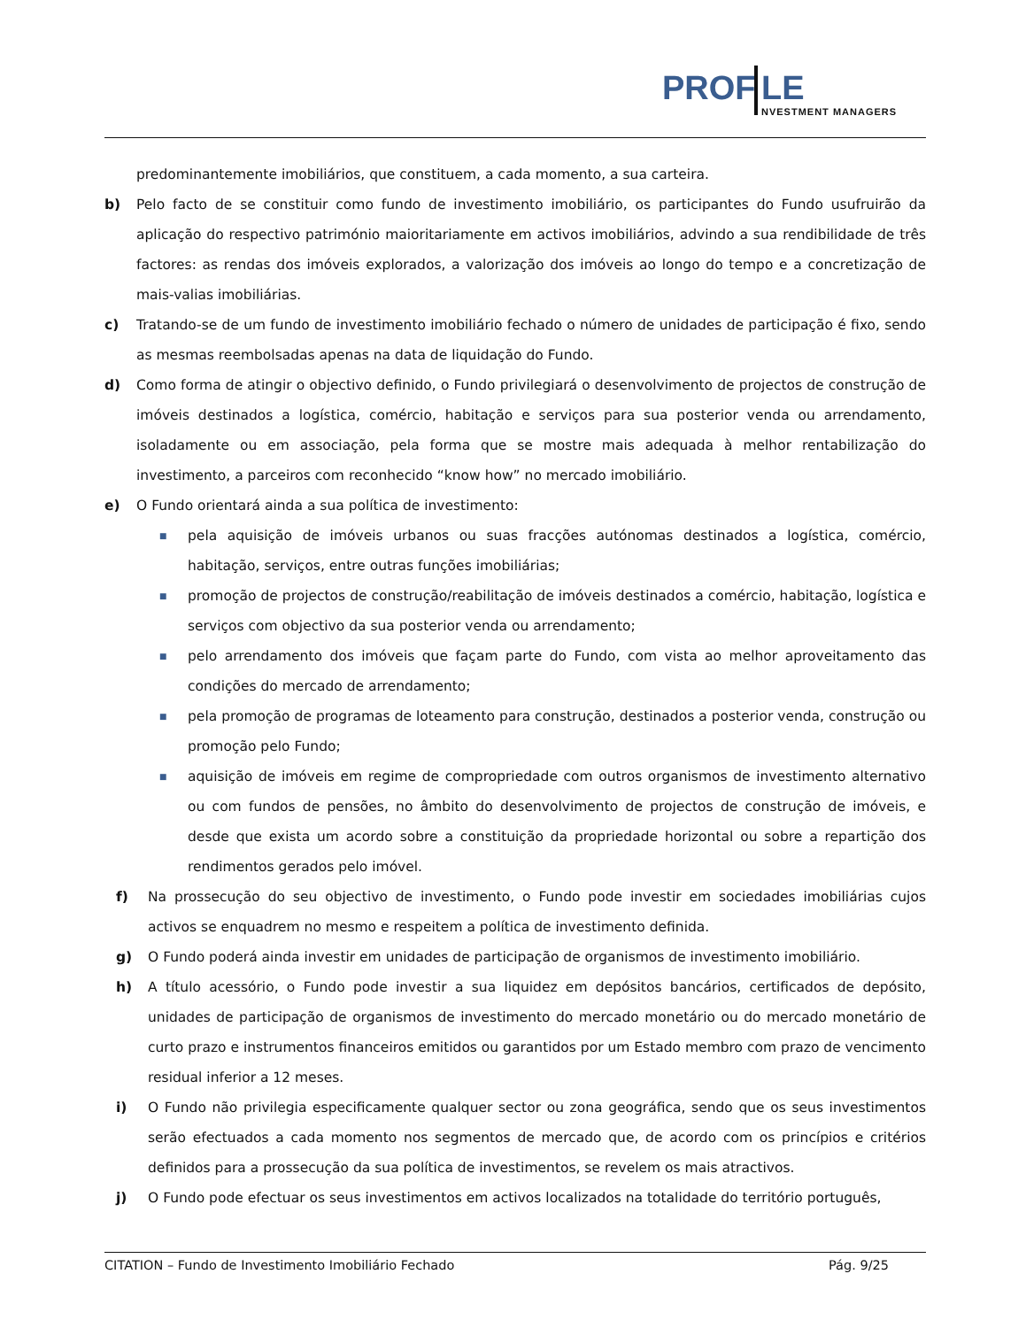PROF LE
NVESTMENT MANAGERS
predominantemente imobiliários, que constituem, a cada momento, a sua carteira.
b) Pelo facto de se constituir como fundo de investimento imobiliário, os participantes do Fundo usufruirão da aplicação do respectivo património maioritariamente em activos imobiliários, advindo a sua rendibilidade de três factores: as rendas dos imóveis explorados, a valorização dos imóveis ao longo do tempo e a concretização de mais-valias imobiliárias.
c) Tratando-se de um fundo de investimento imobiliário fechado o número de unidades de participação é fixo, sendo as mesmas reembolsadas apenas na data de liquidação do Fundo.
d) Como forma de atingir o objectivo definido, o Fundo privilegiará o desenvolvimento de projectos de construção de imóveis destinados a logística, comércio, habitação e serviços para sua posterior venda ou arrendamento, isoladamente ou em associação, pela forma que se mostre mais adequada à melhor rentabilização do investimento, a parceiros com reconhecido “know how” no mercado imobiliário.
e) O Fundo orientará ainda a sua política de investimento:
■
pela aquisição de imóveis urbanos ou suas fracções autónomas destinados a logística, comércio, habitação, serviços, entre outras funções imobiliárias;
■
promoção de projectos de construção/reabilitação de imóveis destinados a comércio, habitação, logística e serviços com objectivo da sua posterior venda ou arrendamento;
■
pelo arrendamento dos imóveis que façam parte do Fundo, com vista ao melhor aproveitamento das condições do mercado de arrendamento;
■
pela promoção de programas de loteamento para construção, destinados a posterior venda, construção ou promoção pelo Fundo;
■
aquisição de imóveis em regime de compropriedade com outros organismos de investimento alternativo ou com fundos de pensões, no âmbito do desenvolvimento de projectos de construção de imóveis, e desde que exista um acordo sobre a constituição da propriedade horizontal ou sobre a repartição dos rendimentos gerados pelo imóvel.
f) Na prossecução do seu objectivo de investimento, o Fundo pode investir em sociedades imobiliárias cujos activos se enquadrem no mesmo e respeitem a política de investimento definida.
g) O Fundo poderá ainda investir em unidades de participação de organismos de investimento imobiliário.
h) A título acessório, o Fundo pode investir a sua liquidez em depósitos bancários, certificados de depósito, unidades de participação de organismos de investimento do mercado monetário ou do mercado monetário de curto prazo e instrumentos financeiros emitidos ou garantidos por um Estado membro com prazo de vencimento residual inferior a 12 meses.
i) O Fundo não privilegia especificamente qualquer sector ou zona geográfica, sendo que os seus investimentos serão efectuados a cada momento nos segmentos de mercado que, de acordo com os princípios e critérios definidos para a prossecução da sua política de investimentos, se revelem os mais atractivos.
j) O Fundo pode efectuar os seus investimentos em activos localizados na totalidade do território português,
CITATION – Fundo de Investimento Imobiliário Fechado Pág. 9/25